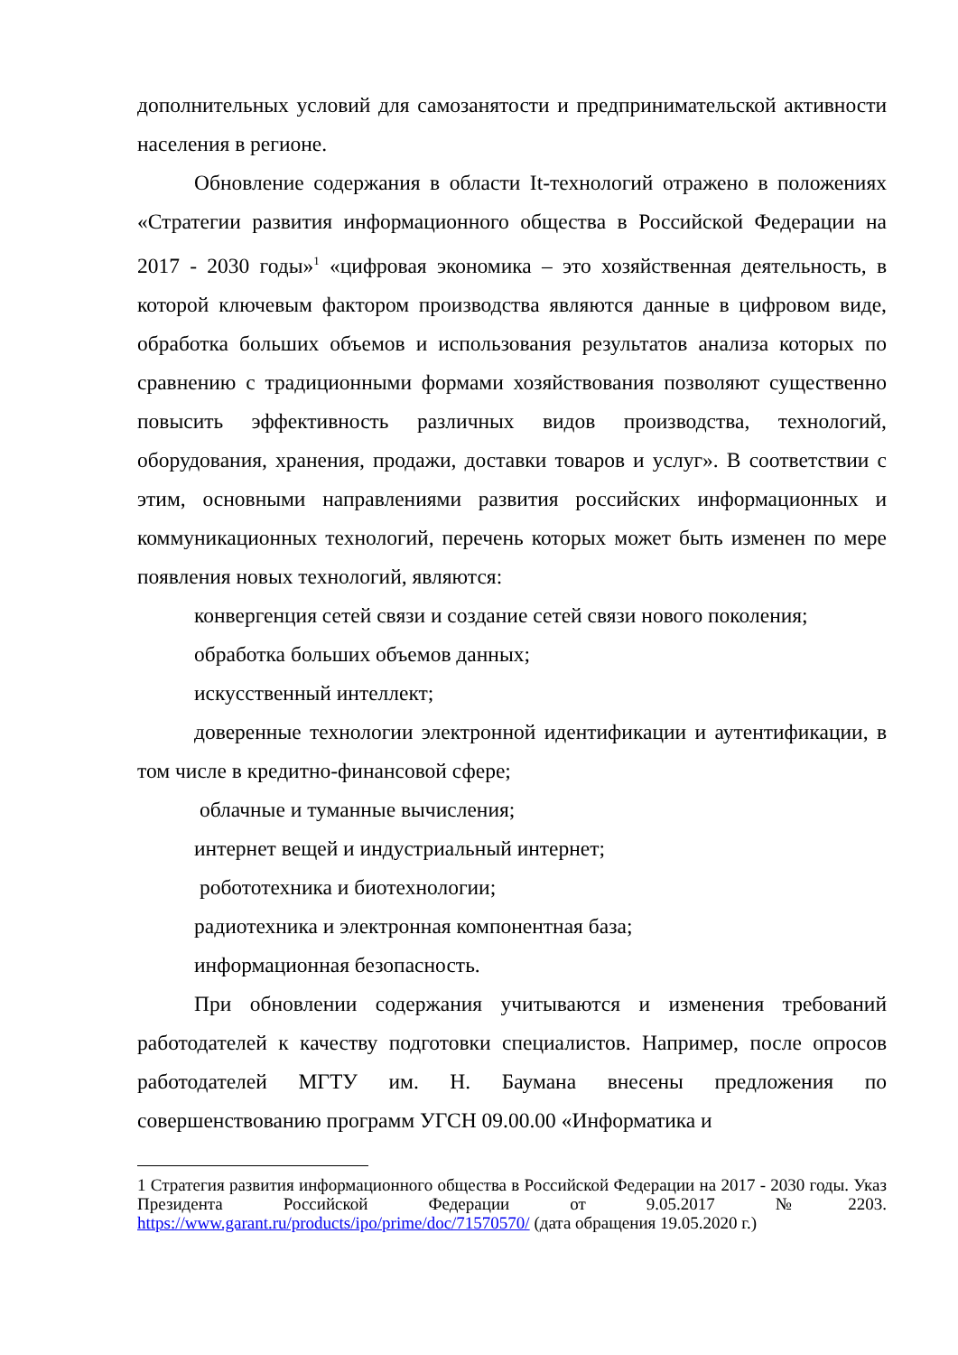дополнительных условий для самозанятости и предпринимательской активности населения в регионе.
Обновление содержания в области It-технологий отражено в положениях «Стратегии развития информационного общества в Российской Федерации на 2017 - 2030 годы»<sup>1</sup> «цифровая экономика – это хозяйственная деятельность, в которой ключевым фактором производства являются данные в цифровом виде, обработка больших объемов и использования результатов анализа которых по сравнению с традиционными формами хозяйствования позволяют существенно повысить эффективность различных видов производства, технологий, оборудования, хранения, продажи, доставки товаров и услуг». В соответствии с этим, основными направлениями развития российских информационных и коммуникационных технологий, перечень которых может быть изменен по мере появления новых технологий, являются:
конвергенция сетей связи и создание сетей связи нового поколения;
обработка больших объемов данных;
искусственный интеллект;
доверенные технологии электронной идентификации и аутентификации, в том числе в кредитно-финансовой сфере;
облачные и туманные вычисления;
интернет вещей и индустриальный интернет;
робототехника и биотехнологии;
радиотехника и электронная компонентная база;
информационная безопасность.
При обновлении содержания учитываются и изменения требований работодателей к качеству подготовки специалистов. Например, после опросов работодателей МГТУ им. Н. Баумана внесены предложения по совершенствованию программ УГСН 09.00.00 «Информатика и
1 Стратегия развития информационного общества в Российской Федерации на 2017 - 2030 годы. Указ Президента Российской Федерации от 9.05.2017 №2203. https://www.garant.ru/products/ipo/prime/doc/71570570/ (дата обращения 19.05.2020 г.)